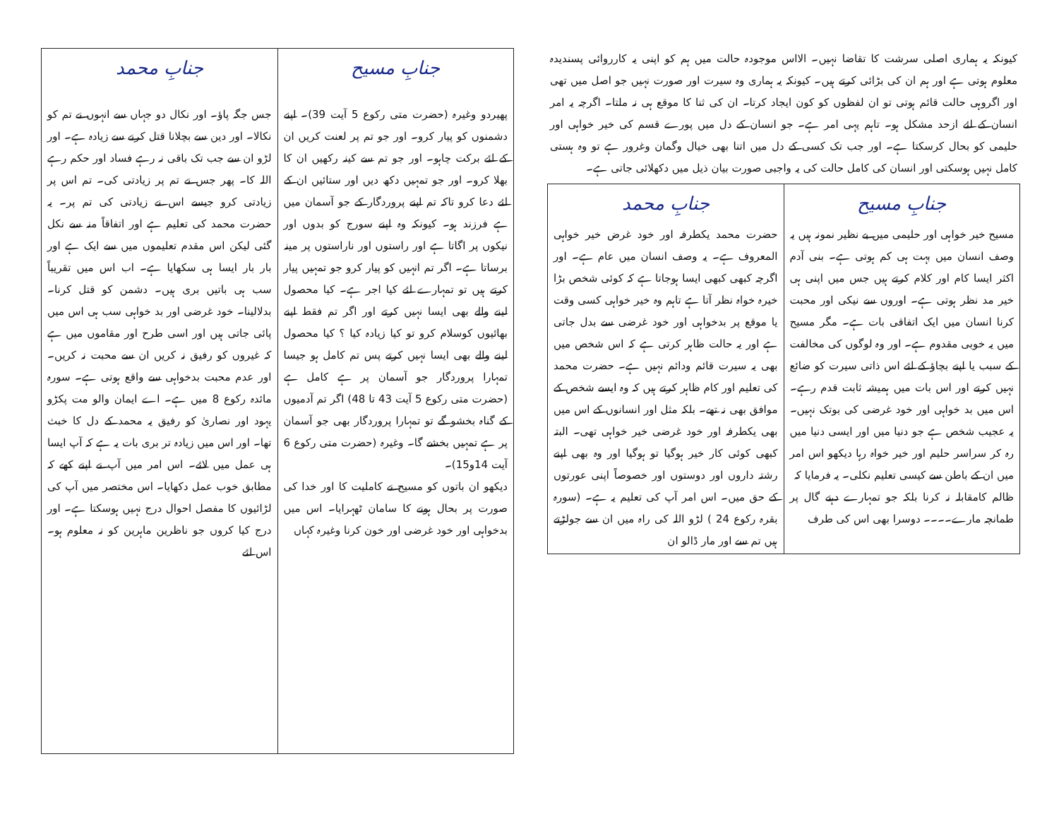کیونکہ یہ ہماری اصلی سرشت کا تقاضا نہیں۔ الااس موجودہ حالت میں ہم کو اپنی یہ کارروائی پسندیدہ معلوم ہوتی ہے اور ہم ان کی بڑائی کرتے ہیں۔ کیونکہ یہ ہماری وہ سیرت اور صورت نہیں جو اصل میں تھی اور اگروہی حالت قائم ہوتی تو ان لفظوں کو کون ایجاد کرتا۔ ان کی ثنا کا موقع ہی نہ ملتا۔ اگرچہ یہ امر انسان کے لئے ازحد مشکل ہو۔ تاہم یہی امر ہے۔ جو انسان کے دل میں پورے قسم کی خیر خواہی اور حلیمی کو بحال کرسکتا ہے۔ اور جب تک کسی کے دل میں اتنا بھی خیال وگمان وغرور ہے تو وہ ہستی کامل نہیں ہوسکتی اور انسان کی کامل حالت کی یہ واجبی صورت بیان ذیل میں دکھلائی جاتی ہے۔
| جنابِ مسیح | جنابِ محمد |
| --- | --- |
| مسیح خیر خواہی اور حلیمی میں بے نظیر نمونہ ہیں یہ وصف انسان میں بہت ہی کم ہوتی ہے۔ بنی آدم اکثر ایسا کام اور کلام کرتے ہیں جس میں اپنی ہی خیر مد نظر ہوتی ہے۔ اوروں سے نیکی اور محبت کرنا انسان میں ایک اتفاقی بات ہے۔ مگر مسیح میں یہ خوبی مقدوم ہے۔ اور وہ لوگوں کی مخالفت کے سبب یا اپنے بچاؤ کے لئے اس ذاتی سیرت کو ضائع نہیں کرتے اور اس بات میں ہمیشہ ثابت قدم رہے۔ اس میں بد خواہی اور خود غرضی کی بوتک نہیں۔ یہ عجیب شخص ہے جو دنیا میں اور ایسی دنیا میں رہ کر سراسر حلیم اور خیر خواہ رہا دیکھو اس امر میں ان کے باطن سے کیسی تعلیم نکلی۔ یہ فرمایا کہ ظالم کامقابلہ نہ کرنا بلکہ جو تمہارے دہنے گال پر طمانچہ مارے۔۔۔۔ دوسرا بھی اس کی طرف | حضرت محمد یکطرفہ اور خود غرض خیر خواہی المعروف ہے۔ یہ وصف انسان میں عام ہے۔ اور اگرچہ کبھی کبھی ایسا ہوجاتا ہے کہ کوئی شخص بڑا خیرہ خواہ نظر آتا ہے تاہم وہ خیر خواہی کسی وقت یا موقع پر بدخواہی اور خود غرضی سے بدل جاتی ہے اور یہ حالت ظاہر کرتی ہے کہ اس شخص میں بھی یہ سیرت قائم ودائم نہیں ہے۔ حضرت محمد کی تعلیم اور کام ظاہر کرتے ہیں کہ وہ ایسے شخص کے موافق بھی نہ تھے۔ بلکہ مثل اور انسانوں کے اس میں بھی یکطرفہ اور خود غرضی خیر خواہی تھی۔ البتہ کبھی کوئی کار خیر ہوگیا تو ہوگیا اور وہ بھی اپنے رشتہ داروں اور دوستوں اور خصوصاً اپنی عورتوں کے حق میں۔ اس امر آپ کی تعلیم یہ ہے۔ (سورہ بقرہ رکوع 24 ) لڑو اللہ کی راہ میں ان سے جولڑتے ہیں تم سے اور مار ڈالو ان |
| جنابِ مسیح | جنابِ محمد |
| --- | --- |
| پھیردو وغیرہ (حضرت متی رکوع 5 آیت 39)۔ اپنے دشمنوں کو پیار کرو۔ اور جو تم پر لعنت کریں ان کے لئے برکت چاہو۔ اور جو تم سے کینہ رکھیں ان کا بھلا کرو۔ اور جو تمہیں دکھ دیں اور ستائیں ان کے لئے دعا کرو تاکہ تم اپنے پروردگار کے جو آسمان میں ہے فرزند ہو۔ کیونکہ وہ اپنے سورج کو بدوں اور نیکوں پر اگاتا ہے اور راستوں اور ناراستوں پر مینہ برساتا ہے۔ اگر تم انہیں کو پیار کرو جو تمہیں پیار کرتے ہیں تو تمہارے لئے کیا اجر ہے۔ کیا محصول لینے والے بھی ایسا نہیں کرتے اور اگر تم فقط اپنے بھائیوں کوسلام کرو تو کیا زیادہ کیا ؟ کیا محصول لینے والے بھی ایسا نہیں کرتے پس تم کامل ہو جیسا تمہارا پروردگار جو آسمان پر ہے کامل ہے (حضرت متی رکوع 5 آیت 43 تا 48) اگر تم آدمیوں کے گناہ بخشو گے تو تمہارا پروردگار بھی جو آسمان پر ہے تمہیں بخشے گا۔ وغیرہ (حضرت متی رکوع 6 آیت 14و15)۔ دیکھو ان باتوں کو مسیح نے کاملیت کا اور خدا کی صورت پر بحال ہونے کا سامان ٹھہرایا۔ اس میں بدخواہی اور خود غرضی اور خون کرنا وغیرہ کہاں | جس جگہ پاؤ۔ اور نکال دو جہاں سے انہوں نے تم کو نکالا۔ اور دین سے بچلانا قتل کرنے سے زیادہ ہے۔ اور لڑو ان سے جب تک باقی نہ رہے فساد اور حکم رہے اللہ کا۔ پھر جس نے تم پر زیادتی کی۔ تم اس پر زیادتی کرو جیسے اس نے زیادتی کی تم پر۔ یہ حضرت محمد کی تعلیم ہے اور اتفاقاً منہ سے نکل گئی لیکن اس مقدم تعلیموں میں سے ایک ہے اور بار بار ایسا ہی سکھایا ہے۔ اب اس میں تقریباً سب ہی باتیں بری ہیں۔ دشمن کو قتل کرنا۔ بدلالینا۔ خود غرضی اور بد خواہی سب ہی اس میں پائی جاتی ہیں اور اسی طرح اور مقاموں میں ہے کہ غیروں کو رفیق نہ کریں ان سے محبت نہ کریں۔ اور عدم محبت بدخواہی سے واقع ہوتی ہے۔ سورہ مائدہ رکوع 8 میں ہے۔ اے ایمان والو مت پکڑو یہود اور نصاریٰ کو رفیق یہ محمد کے دل کا خبث تھا۔ اور اس میں زیادہ تر بری بات یہ ہے کہ آپ ایسا ہی عمل میں لائے۔ اس امر میں آپ نے اپنے کھے کہ مطابق خوب عمل دکھایا۔ اس مختصر میں آپ کی لڑائیوں کا مفصل احوال درج نہیں ہوسکتا ہے۔ اور درج کیا کروں جو ناظرین ماہرین کو نہ معلوم ہو۔ اس لئے |